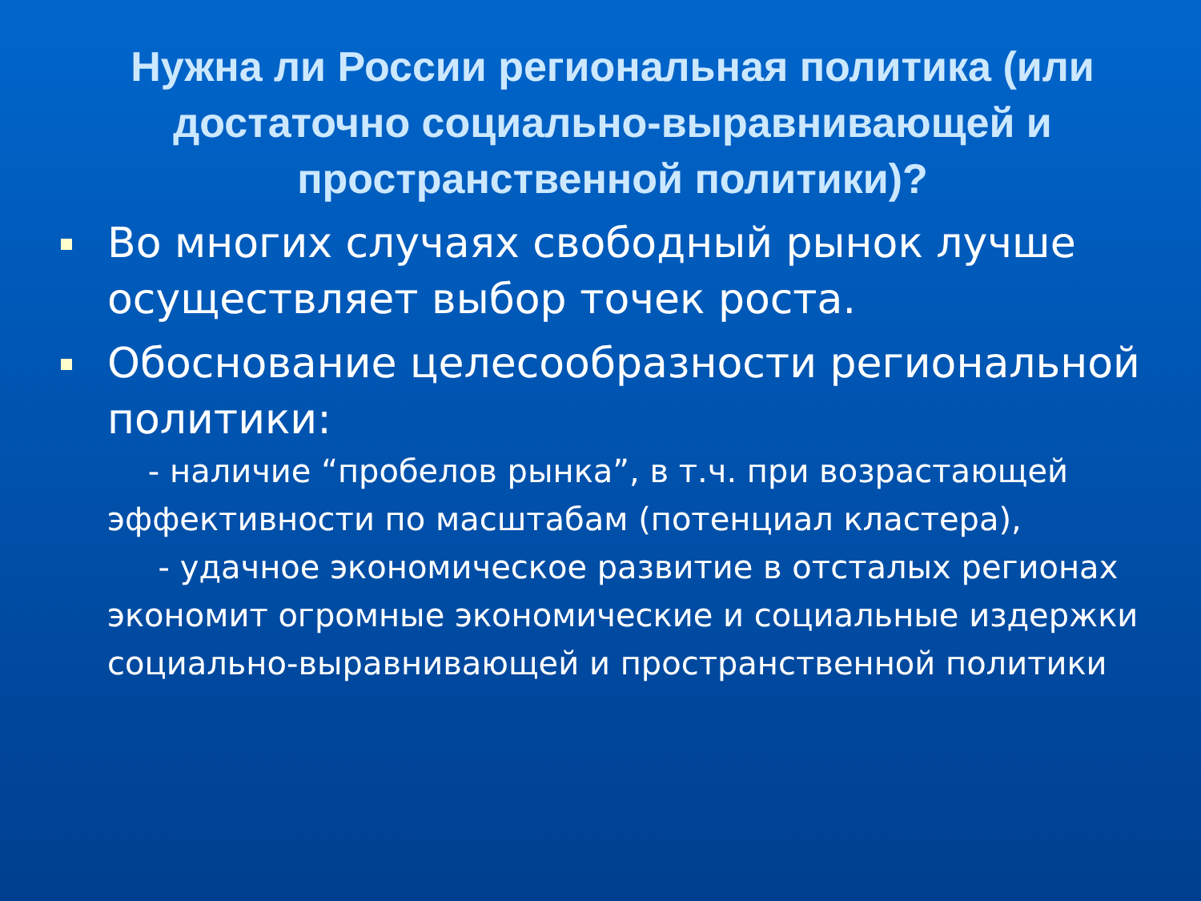Нужна ли России региональная политика (или достаточно социально-выравнивающей и пространственной политики)?
Во многих случаях свободный рынок лучше осуществляет выбор точек роста.
Обоснование целесообразности региональной политики:
- наличие “пробелов рынка”, в т.ч. при возрастающей эффективности по масштабам (потенциал кластера),
- удачное экономическое развитие в отсталых регионах экономит огромные экономические и социальные издержки социально-выравнивающей и пространственной политики